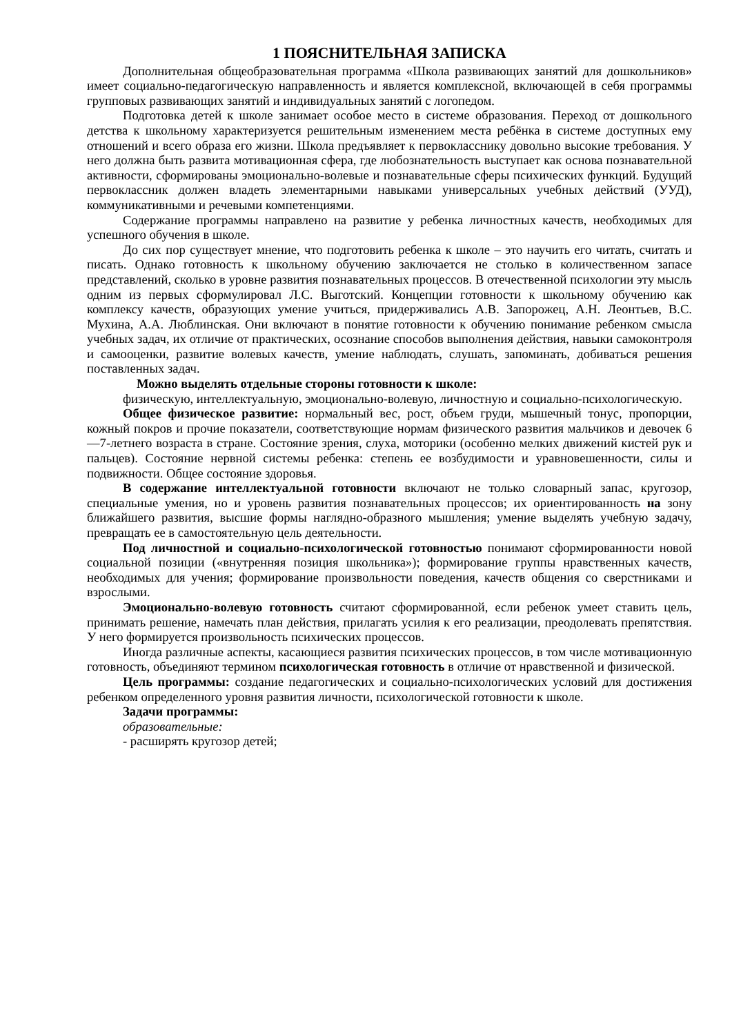1 ПОЯСНИТЕЛЬНАЯ ЗАПИСКА
Дополнительная общеобразовательная программа «Школа развивающих занятий для дошкольников» имеет социально-педагогическую направленность и является комплексной, включающей в себя программы групповых развивающих занятий и индивидуальных занятий с логопедом.
Подготовка детей к школе занимает особое место в системе образования. Переход от дошкольного детства к школьному характеризуется решительным изменением места ребёнка в системе доступных ему отношений и всего образа его жизни. Школа предъявляет к первокласснику довольно высокие требования. У него должна быть развита мотивационная сфера, где любознательность выступает как основа познавательной активности, сформированы эмоционально-волевые и познавательные сферы психических функций. Будущий первоклассник должен владеть элементарными навыками универсальных учебных действий (УУД), коммуникативными и речевыми компетенциями.
Содержание программы направлено на развитие у ребенка личностных качеств, необходимых для успешного обучения в школе.
До сих пор существует мнение, что подготовить ребенка к школе – это научить его читать, считать и писать. Однако готовность к школьному обучению заключается не столько в количественном запасе представлений, сколько в уровне развития познавательных процессов. В отечественной психологии эту мысль одним из первых сформулировал Л.С. Выготский. Концепции готовности к школьному обучению как комплексу качеств, образующих умение учиться, придерживались А.В. Запорожец, А.Н. Леонтьев, В.С. Мухина, А.А. Люблинская. Они включают в понятие готовности к обучению понимание ребенком смысла учебных задач, их отличие от практических, осознание способов выполнения действия, навыки самоконтроля и самооценки, развитие волевых качеств, умение наблюдать, слушать, запоминать, добиваться решения поставленных задач.
Можно выделять отдельные стороны готовности к школе:
физическую, интеллектуальную, эмоционально-волевую, личностную и социально-психологическую.
Общее физическое развитие: нормальный вес, рост, объем груди, мышечный тонус, пропорции, кожный покров и прочие показатели, соответствующие нормам физического развития мальчиков и девочек 6—7-летнего возраста в стране. Состояние зрения, слуха, моторики (особенно мелких движений кистей рук и пальцев). Состояние нервной системы ребенка: степень ее возбудимости и уравновешенности, силы и подвижности. Общее состояние здоровья.
В содержание интеллектуальной готовности включают не только словарный запас, кругозор, специальные умения, но и уровень развития познавательных процессов; их ориентированность на зону ближайшего развития, высшие формы наглядно-образного мышления; умение выделять учебную задачу, превращать ее в самостоятельную цель деятельности.
Под личностной и социально-психологической готовностью понимают сформированности новой социальной позиции («внутренняя позиция школьника»); формирование группы нравственных качеств, необходимых для учения; формирование произвольности поведения, качеств общения со сверстниками и взрослыми.
Эмоционально-волевую готовность считают сформированной, если ребенок умеет ставить цель, принимать решение, намечать план действия, прилагать усилия к его реализации, преодолевать препятствия. У него формируется произвольность психических процессов.
Иногда различные аспекты, касающиеся развития психических процессов, в том числе мотивационную готовность, объединяют термином психологическая готовность в отличие от нравственной и физической.
Цель программы: создание педагогических и социально-психологических условий для достижения ребенком определенного уровня развития личности, психологической готовности к школе.
Задачи программы:
образовательные:
- расширять кругозор детей;